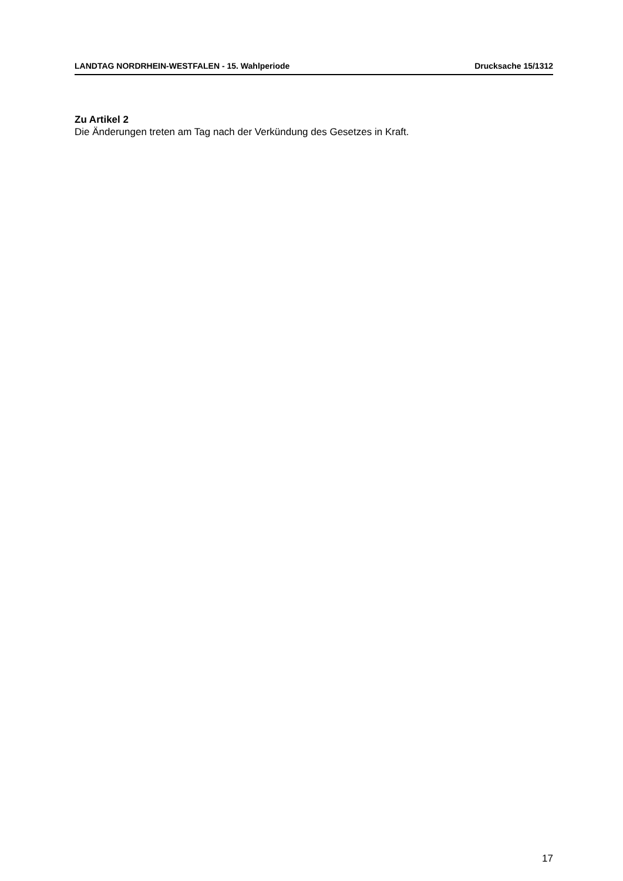LANDTAG NORDRHEIN-WESTFALEN - 15. Wahlperiode Drucksache 15/1312
Zu Artikel 2
Die Änderungen treten am Tag nach der Verkündung des Gesetzes in Kraft.
17